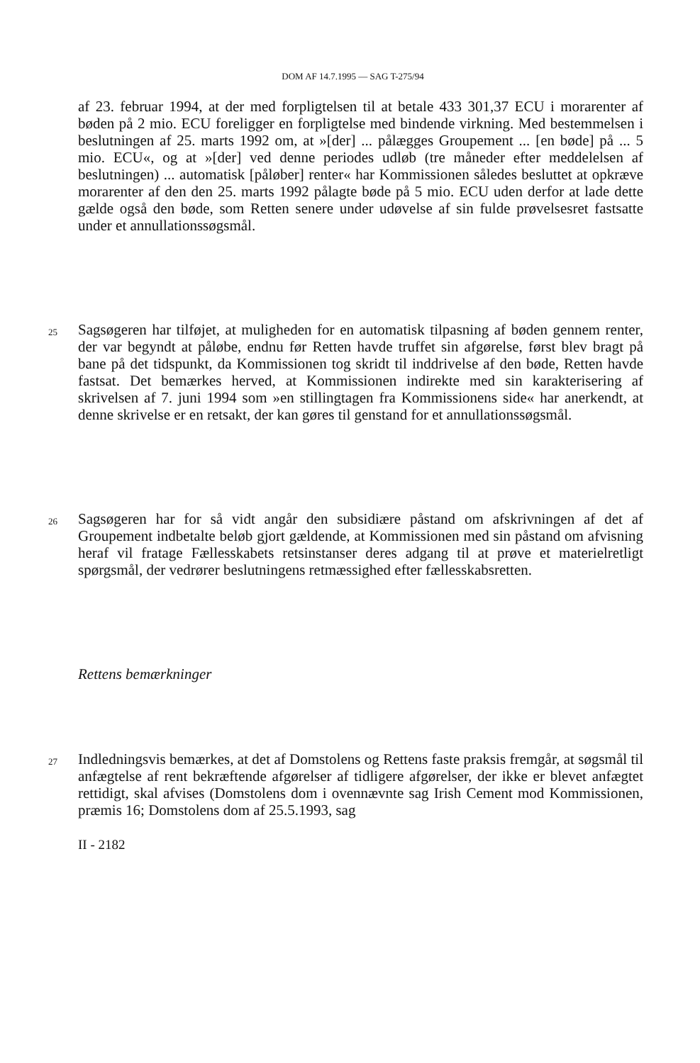DOM AF 14.7.1995 — SAG T-275/94
af 23. februar 1994, at der med forpligtelsen til at betale 433 301,37 ECU i mora­renter af bøden på 2 mio. ECU foreligger en forpligtelse med bindende virkning. Med bestemmelsen i beslutningen af 25. marts 1992 om, at »[der] ... pålægges Groupement ... [en bøde] på ... 5 mio. ECU«, og at »[der] ved denne periodes udløb (tre måneder efter meddelelsen af beslutningen) ... automatisk [påløber] ren­ter« har Kommissionen således besluttet at opkræve morarenter af den den 25. marts 1992 pålagte bøde på 5 mio. ECU uden derfor at lade dette gælde også den bøde, som Retten senere under udøvelse af sin fulde prøvelsesret fastsatte under et annullationssøgsmål.
25
Sagsøgeren har tilføjet, at muligheden for en automatisk tilpasning af bøden gen­nem renter, der var begyndt at påløbe, endnu før Retten havde truffet sin afgørelse, først blev bragt på bane på det tidspunkt, da Kommissionen tog skridt til inddri­velse af den bøde, Retten havde fastsat. Det bemærkes herved, at Kommissionen indirekte med sin karakterisering af skrivelsen af 7. juni 1994 som »en stillingtagen fra Kommissionens side« har anerkendt, at denne skrivelse er en retsakt, der kan gøres til genstand for et annullationssøgsmål.
26
Sagsøgeren har for så vidt angår den subsidiære påstand om afskrivningen af det af Groupement indbetalte beløb gjort gældende, at Kommissionen med sin påstand om afvisning heraf vil fratage Fællesskabets retsinstanser deres adgang til at prøve et materielretligt spørgsmål, der vedrører beslutningens retmæssighed efter fælles­skabsretten.
Rettens bemærkninger
27
Indledningsvis bemærkes, at det af Domstolens og Rettens faste praksis fremgår, at søgsmål til anfægtelse af rent bekræftende afgørelser af tidligere afgørelser, der ikke er blevet anfægtet rettidigt, skal afvises (Domstolens dom i ovennævnte sag Irish Cement mod Kommissionen, præmis 16; Domstolens dom af 25.5.1993, sag
II - 2182